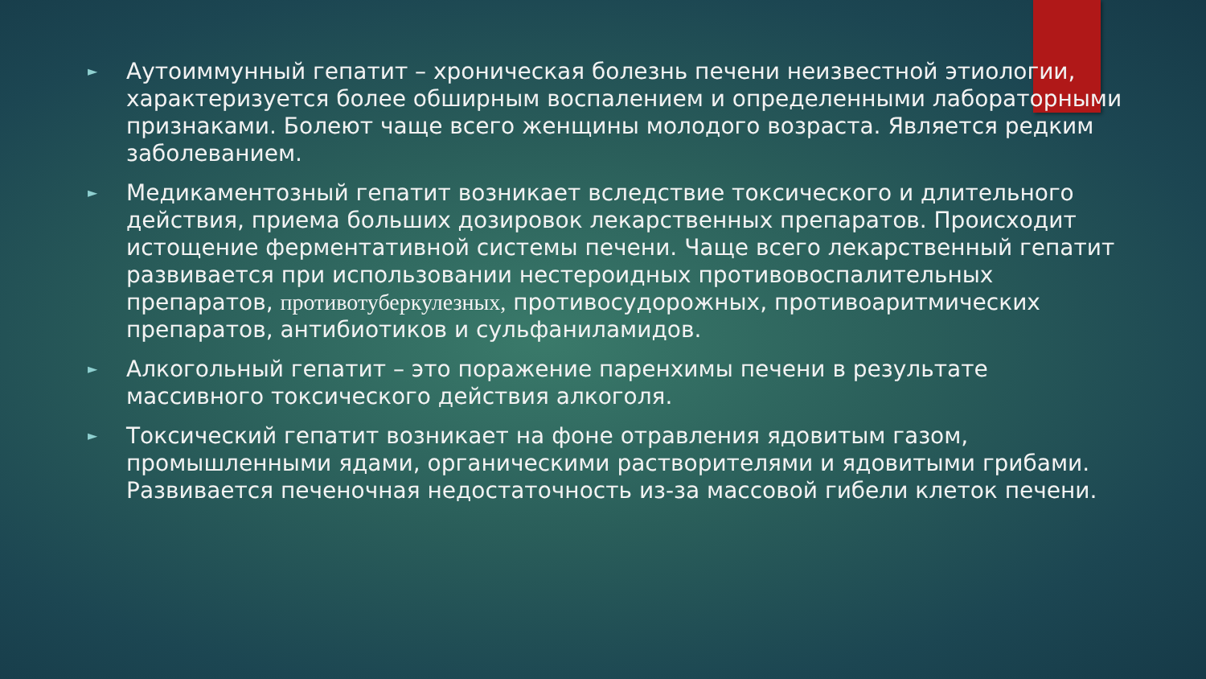► Аутоиммунный гепатит – хроническая болезнь печени неизвестной этиологии, характеризуется более обширным воспалением и определенными лабораторными признаками. Болеют чаще всего женщины молодого возраста. Является редким заболеванием.
► Медикаментозный гепатит возникает вследствие токсического и длительного действия, приема больших дозировок лекарственных препаратов. Происходит истощение ферментативной системы печени. Чаще всего лекарственный гепатит развивается при использовании нестероидных противовоспалительных препаратов, противотуберкулезных, противосудорожных, противоаритмических препаратов, антибиотиков и сульфаниламидов.
► Алкогольный гепатит – это поражение паренхимы печени в результате массивного токсического действия алкоголя.
► Токсический гепатит возникает на фоне отравления ядовитым газом, промышленными ядами, органическими растворителями и ядовитыми грибами. Развивается печеночная недостаточность из-за массовой гибели клеток печени.